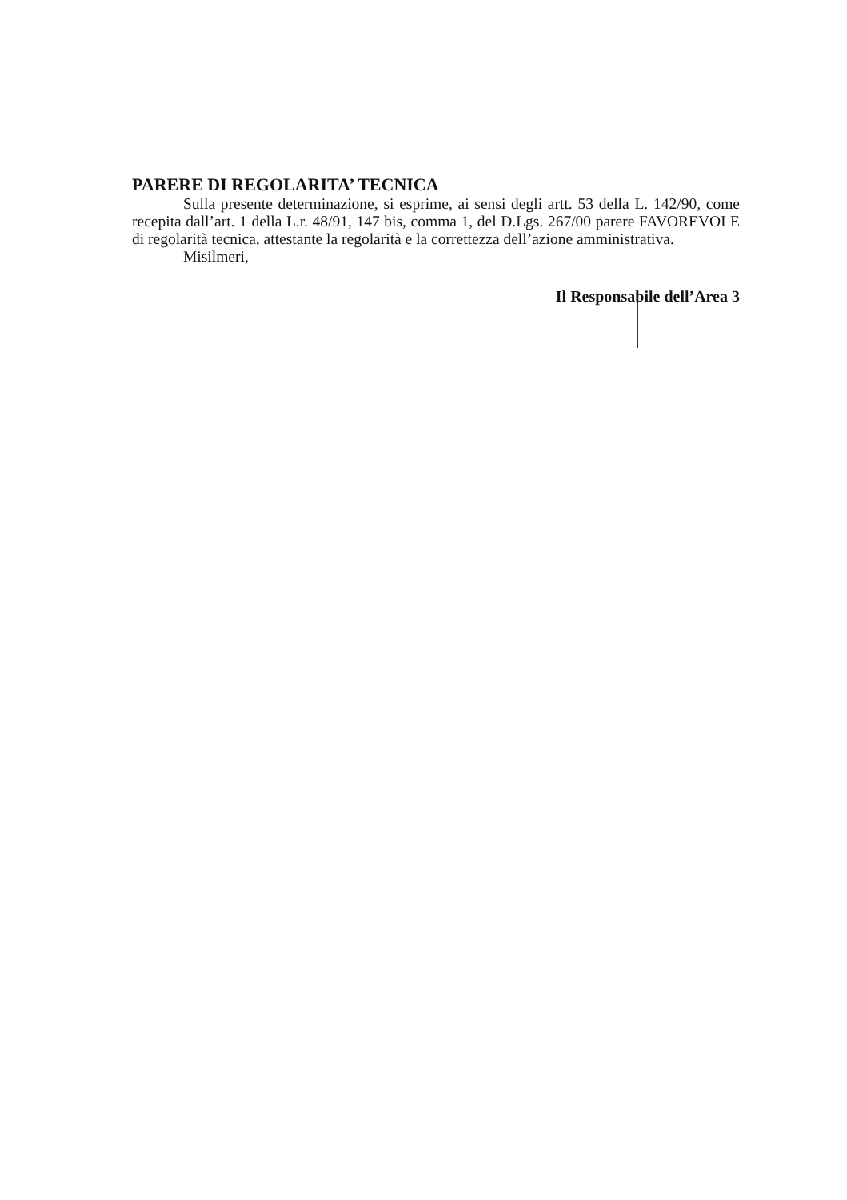PARERE DI REGOLARITA’ TECNICA
Sulla presente determinazione, si esprime, ai sensi degli artt. 53 della L. 142/90, come recepita dall’art. 1 della L.r. 48/91, 147 bis, comma 1, del D.Lgs. 267/00 parere FAVOREVOLE di regolarità tecnica, attestante la regolarità e la correttezza dell’azione amministrativa.
Misilmeri,
Il Responsabile dell’Area 3